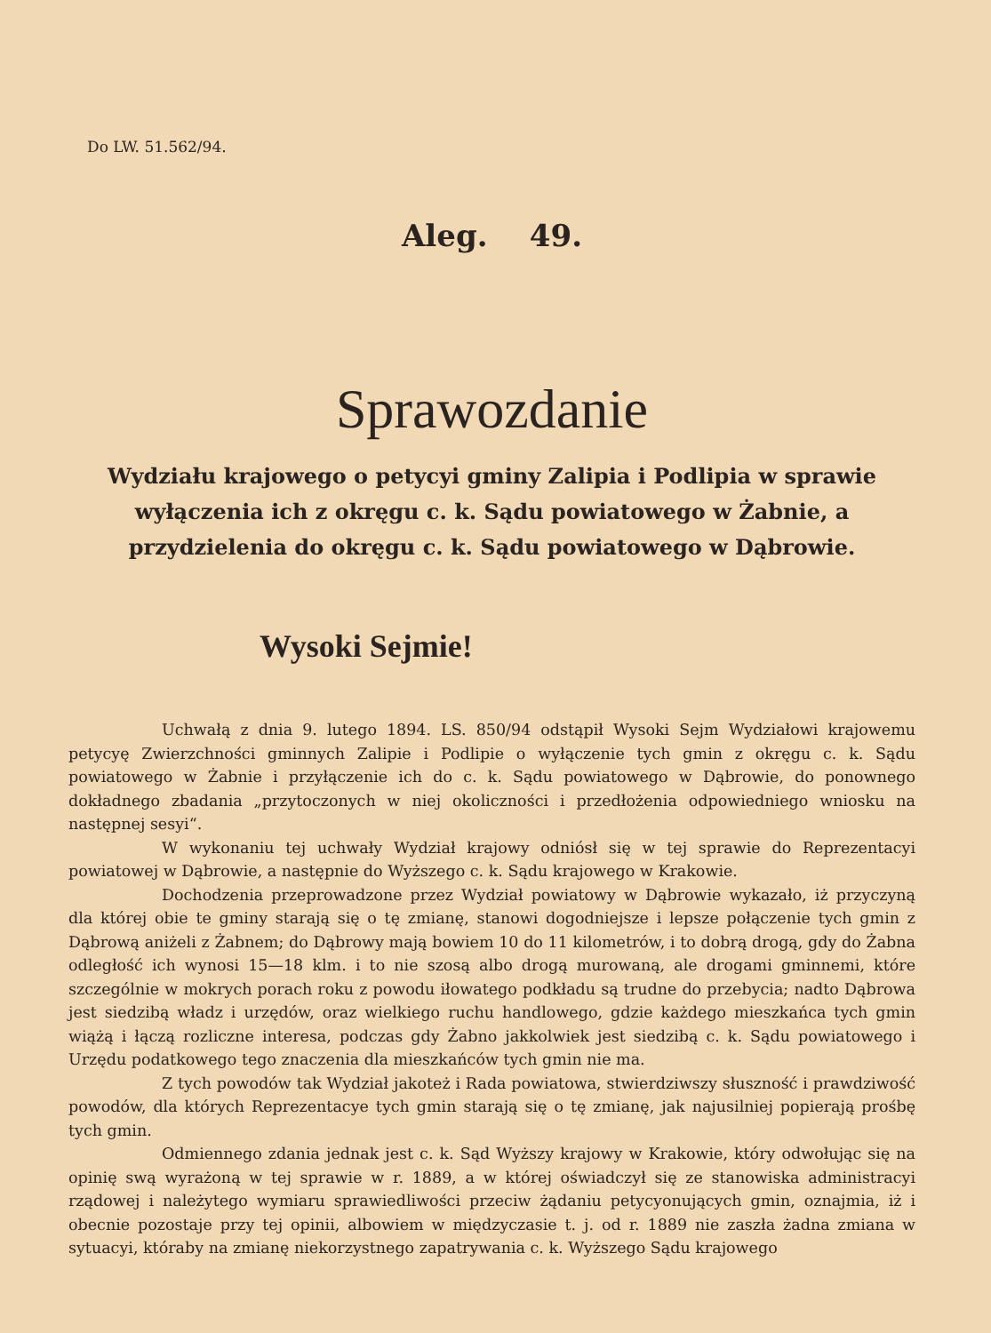Do LW. 51.562/94.
Aleg. 49.
Sprawozdanie
Wydziału krajowego o petycyi gminy Zalipia i Podlipia w sprawie wyłączenia ich z okręgu c. k. Sądu powiatowego w Żabnie, a przydzielenia do okręgu c. k. Sądu powiatowego w Dąbrowie.
Wysoki Sejmie!
Uchwałą z dnia 9. lutego 1894. LS. 850/94 odstąpił Wysoki Sejm Wydziałowi krajowemu petycyę Zwierzchności gminnych Zalipie i Podlipie o wyłączenie tych gmin z okręgu c. k. Sądu powiatowego w Żabnie i przyłączenie ich do c. k. Sądu powiatowego w Dąbrowie, do ponownego dokładnego zbadania „przytoczonych w niej okoliczności i przedłożenia odpowiedniego wniosku na następnej sesyi“.
W wykonaniu tej uchwały Wydział krajowy odniósł się w tej sprawie do Reprezentacyi powiatowej w Dąbrowie, a następnie do Wyższego c. k. Sądu krajowego w Krakowie.
Dochodzenia przeprowadzone przez Wydział powiatowy w Dąbrowie wykazało, iż przyczyną dla której obie te gminy starają się o tę zmianę, stanowi dogodniejsze i lepsze połączenie tych gmin z Dąbrową aniżeli z Żabnem; do Dąbrowy mają bowiem 10 do 11 kilometrów, i to dobrą drogą, gdy do Żabna odległość ich wynosi 15—18 klm. i to nie szosą albo drogą murowaną, ale drogami gminnemi, które szczególnie w mokrych porach roku z powodu iłowatego podkładu są trudne do przebycia; nadto Dąbrowa jest siedzibą władz i urzędów, oraz wielkiego ruchu handlowego, gdzie każdego mieszkańca tych gmin wiążą i łączą rozliczne interesa, podczas gdy Żabno jakkolwiek jest siedzibą c. k. Sądu powiatowego i Urzędu podatkowego tego znaczenia dla mieszkańców tych gmin nie ma.
Z tych powodów tak Wydział jakoteż i Rada powiatowa, stwierdziwszy słuszność i prawdziwość powodów, dla których Reprezentacye tych gmin starają się o tę zmianę, jak najusilniej popierają prośbę tych gmin.
Odmiennego zdania jednak jest c. k. Sąd Wyższy krajowy w Krakowie, który odwołując się na opinię swą wyrażoną w tej sprawie w r. 1889, a w której oświadczył się ze stanowiska administracyi rządowej i należytego wymiaru sprawiedliwości przeciw żądaniu petycyonujących gmin, oznajmia, iż i obecnie pozostaje przy tej opinii, albowiem w międzyczasie t. j. od r. 1889 nie zaszła żadna zmiana w sytuacyi, któraby na zmianę niekorzystnego zapatrywania c. k. Wyższego Sądu krajowego